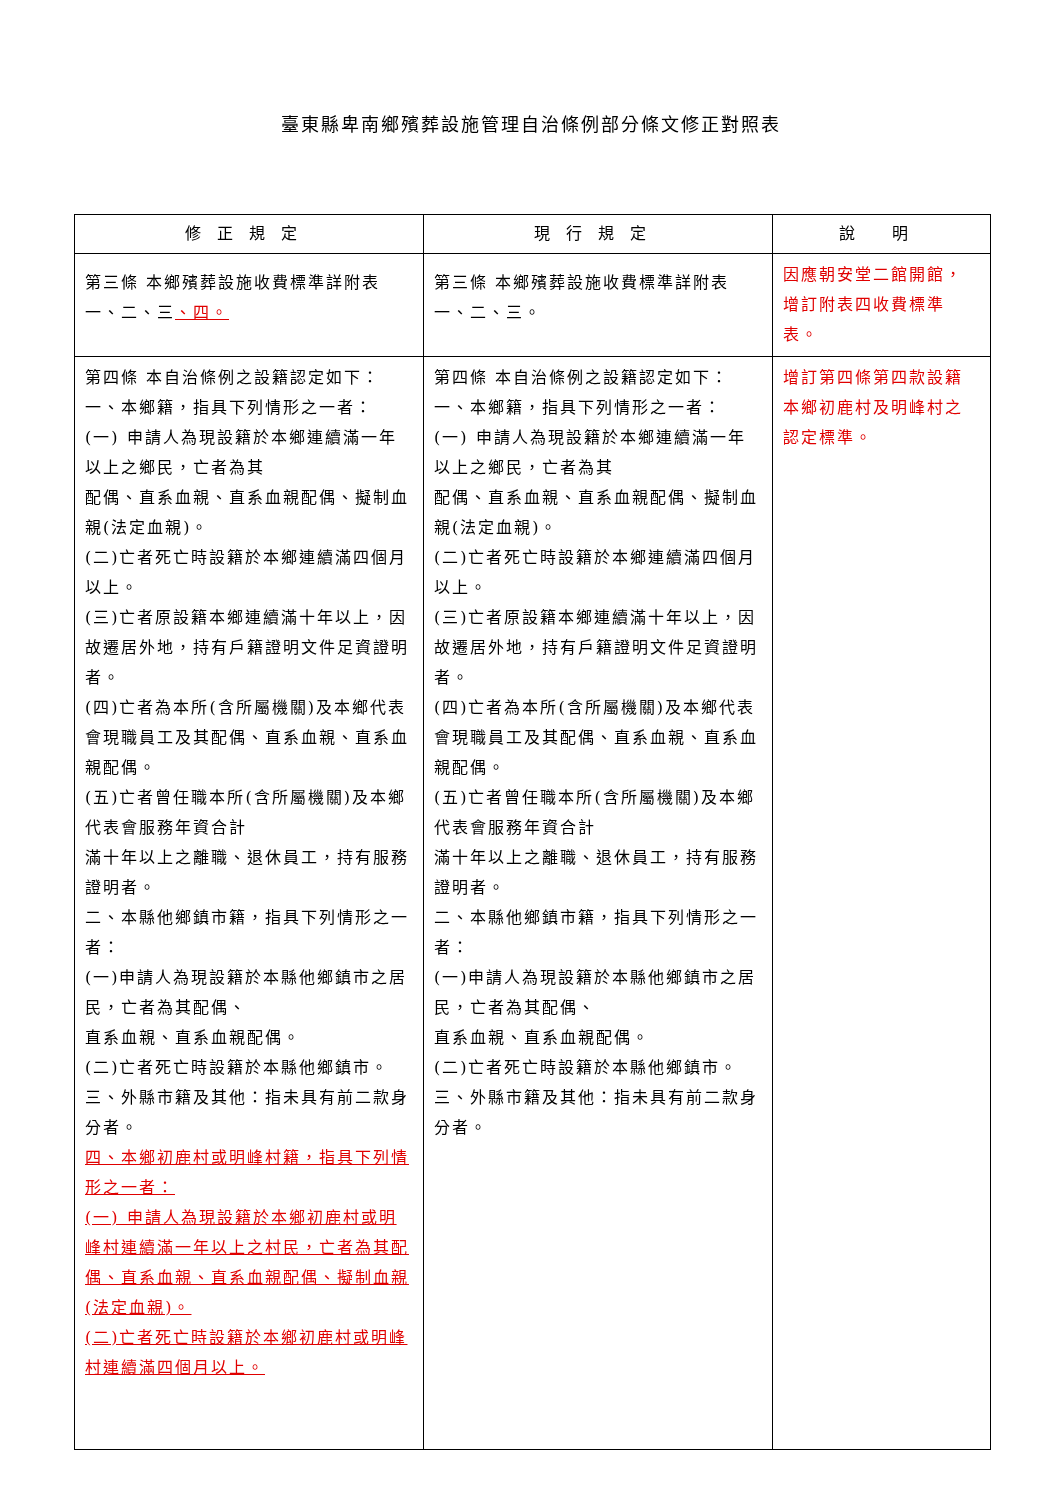臺東縣卑南鄉殯葬設施管理自治條例部分條文修正對照表
| 修正規定 | 現行規定 | 說 明 |
| --- | --- | --- |
| 第三條 本鄉殯葬設施收費標準詳附表一、二、三 、四。 | 第三條 本鄉殯葬設施收費標準詳附表一、二、三。 | 因應朝安堂二館開館，增訂附表四收費標準表。 |
| 第四條 本自治條例之設籍認定如下： 一、本鄉籍，指具下列情形之一者： (一) 申請人為現設籍於本鄉連續滿一年以上之鄉民，亡者為其 配偶、直系血親、直系血親配偶、擬制血親(法定血親)。 (二)亡者死亡時設籍於本鄉連續滿四個月以上。 (三)亡者原設籍本鄉連續滿十年以上，因故遷居外地，持有戶籍證明文件足資證明者。 (四)亡者為本所(含所屬機關)及本鄉代表會現職員工及其配偶、直系血親、直系血親配偶。 (五)亡者曾任職本所(含所屬機關)及本鄉代表會服務年資合計 滿十年以上之離職、退休員工，持有服務證明者。 二、本縣他鄉鎮市籍，指具下列情形之一者： (一)申請人為現設籍於本縣他鄉鎮市之居民，亡者為其配偶、 直系血親、直系血親配偶。 (二)亡者死亡時設籍於本縣他鄉鎮市。 三、外縣市籍及其他：指未具有前二款身分者。 四、本鄉初鹿村或明峰村籍，指具下列情形之一者： (一) 申請人為現設籍於本鄉初鹿村或明峰村連續滿一年以上之村民，亡者為其配偶、直系血親、直系血親配偶、擬制血親(法定血親)。 (二)亡者死亡時設籍於本鄉初鹿村或明峰村連續滿四個月以上。 | 第四條 本自治條例之設籍認定如下： 一、本鄉籍，指具下列情形之一者： (一) 申請人為現設籍於本鄉連續滿一年以上之鄉民，亡者為其 配偶、直系血親、直系血親配偶、擬制血親(法定血親)。 (二)亡者死亡時設籍於本鄉連續滿四個月以上。 (三)亡者原設籍本鄉連續滿十年以上，因故遷居外地，持有戶籍證明文件足資證明者。 (四)亡者為本所(含所屬機關)及本鄉代表會現職員工及其配偶、直系血親、直系血親配偶。 (五)亡者曾任職本所(含所屬機關)及本鄉代表會服務年資合計 滿十年以上之離職、退休員工，持有服務證明者。 二、本縣他鄉鎮市籍，指具下列情形之一者： (一)申請人為現設籍於本縣他鄉鎮市之居民，亡者為其配偶、 直系血親、直系血親配偶。 (二)亡者死亡時設籍於本縣他鄉鎮市。 三、外縣市籍及其他：指未具有前二款身分者。 | 增訂第四條第四款設籍本鄉初鹿村及明峰村之認定標準。 |